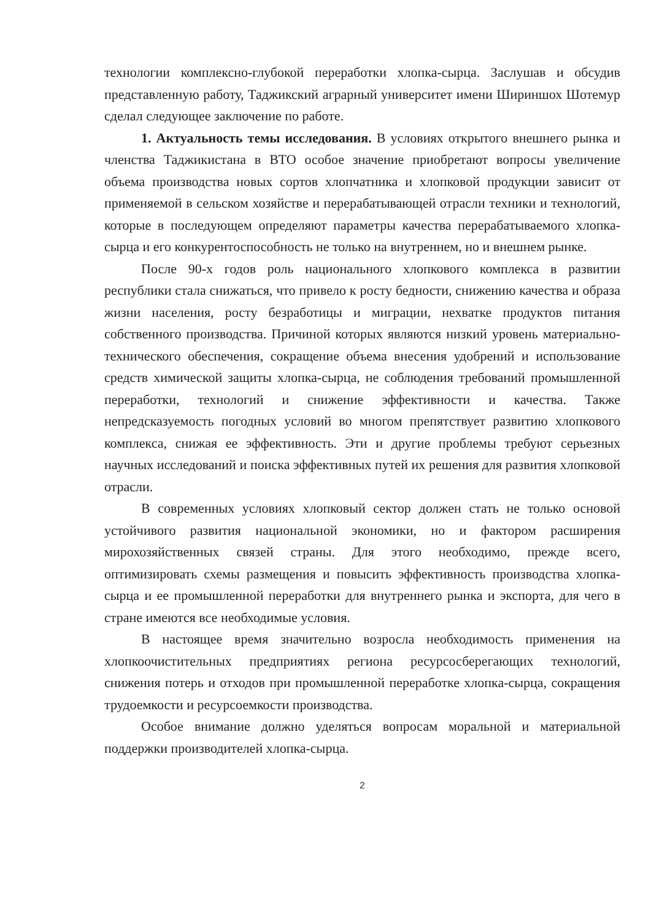технологии комплексно-глубокой переработки хлопка-сырца. Заслушав и обсудив представленную работу, Таджикский аграрный университет имени Шириншох Шотемур сделал следующее заключение по работе.
1. Актуальность темы исследования. В условиях открытого внешнего рынка и членства Таджикистана в ВТО особое значение приобретают вопросы увеличение объема производства новых сортов хлопчатника и хлопковой продукции зависит от применяемой в сельском хозяйстве и перерабатывающей отрасли техники и технологий, которые в последующем определяют параметры качества перерабатываемого хлопка-сырца и его конкурентоспособность не только на внутреннем, но и внешнем рынке.
После 90-х годов роль национального хлопкового комплекса в развитии республики стала снижаться, что привело к росту бедности, снижению качества и образа жизни населения, росту безработицы и миграции, нехватке продуктов питания собственного производства. Причиной которых являются низкий уровень материально-технического обеспечения, сокращение объема внесения удобрений и использование средств химической защиты хлопка-сырца, не соблюдения требований промышленной переработки, технологий и снижение эффективности и качества. Также непредсказуемость погодных условий во многом препятствует развитию хлопкового комплекса, снижая ее эффективность. Эти и другие проблемы требуют серьезных научных исследований и поиска эффективных путей их решения для развития хлопковой отрасли.
В современных условиях хлопковый сектор должен стать не только основой устойчивого развития национальной экономики, но и фактором расширения мирохозяйственных связей страны. Для этого необходимо, прежде всего, оптимизировать схемы размещения и повысить эффективность производства хлопка-сырца и ее промышленной переработки для внутреннего рынка и экспорта, для чего в стране имеются все необходимые условия.
В настоящее время значительно возросла необходимость применения на хлопкоочистительных предприятиях региона ресурсосберегающих технологий, снижения потерь и отходов при промышленной переработке хлопка-сырца, сокращения трудоемкости и ресурсоемкости производства.
Особое внимание должно уделяться вопросам моральной и материальной поддержки производителей хлопка-сырца.
2